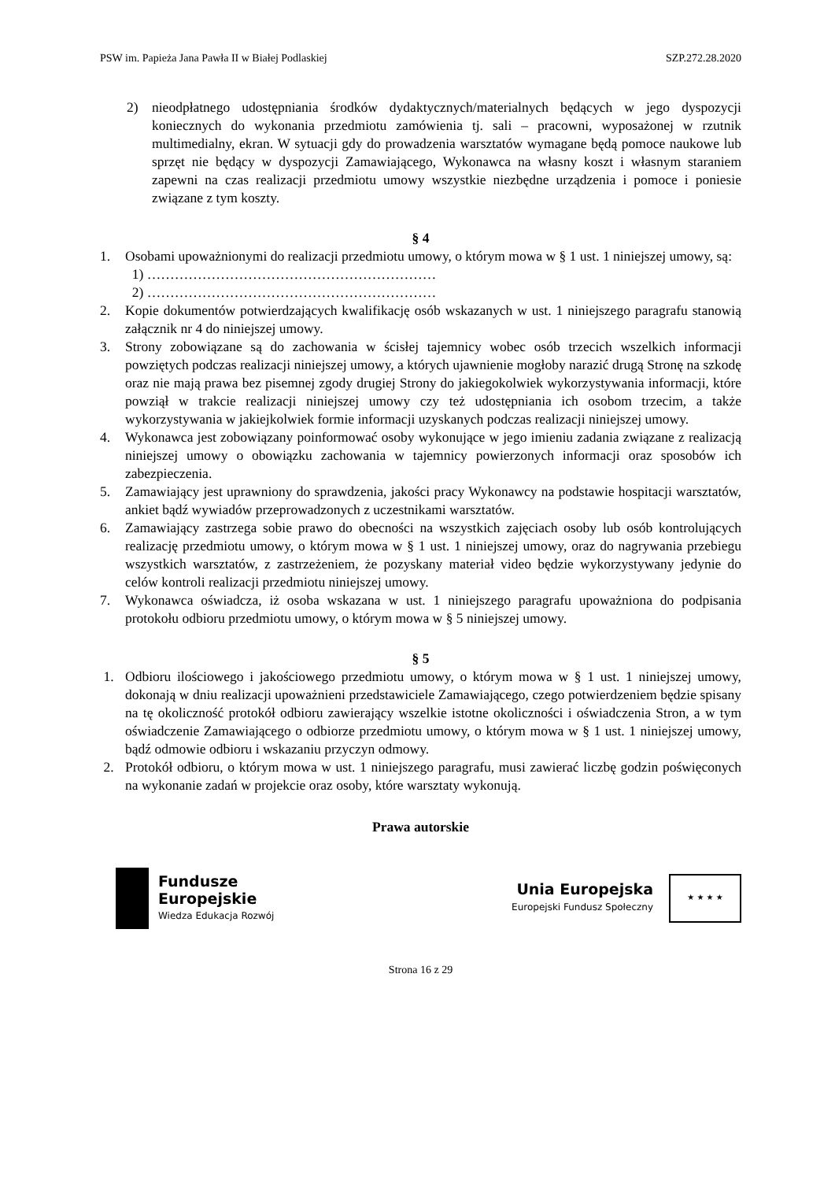PSW im. Papieża Jana Pawła II w Białej Podlaskiej SZP.272.28.2020
2) nieodpłatnego udostępniania środków dydaktycznych/materialnych będących w jego dyspozycji koniecznych do wykonania przedmiotu zamówienia tj. sali – pracowni, wyposażonej w rzutnik multimedialny, ekran. W sytuacji gdy do prowadzenia warsztatów wymagane będą pomoce naukowe lub sprzęt nie będący w dyspozycji Zamawiającego, Wykonawca na własny koszt i własnym staraniem zapewni na czas realizacji przedmiotu umowy wszystkie niezbędne urządzenia i pomoce i poniesie związane z tym koszty.
§ 4
1. Osobami upoważnionymi do realizacji przedmiotu umowy, o którym mowa w § 1 ust. 1 niniejszej umowy, są:
1) ………………………………………………………
2) ………………………………………………………
2. Kopie dokumentów potwierdzających kwalifikację osób wskazanych w ust. 1 niniejszego paragrafu stanowią załącznik nr 4 do niniejszej umowy.
3. Strony zobowiązane są do zachowania w ścisłej tajemnicy wobec osób trzecich wszelkich informacji powziętych podczas realizacji niniejszej umowy, a których ujawnienie mogłoby narazić drugą Stronę na szkodę oraz nie mają prawa bez pisemnej zgody drugiej Strony do jakiegokolwiek wykorzystywania informacji, które powziął w trakcie realizacji niniejszej umowy czy też udostępniania ich osobom trzecim, a także wykorzystywania w jakiejkolwiek formie informacji uzyskanych podczas realizacji niniejszej umowy.
4. Wykonawca jest zobowiązany poinformować osoby wykonujące w jego imieniu zadania związane z realizacją niniejszej umowy o obowiązku zachowania w tajemnicy powierzonych informacji oraz sposobów ich zabezpieczenia.
5. Zamawiający jest uprawniony do sprawdzenia, jakości pracy Wykonawcy na podstawie hospitacji warsztatów, ankiet bądź wywiadów przeprowadzonych z uczestnikami warsztatów.
6. Zamawiający zastrzega sobie prawo do obecności na wszystkich zajęciach osoby lub osób kontrolujących realizację przedmiotu umowy, o którym mowa w § 1 ust. 1 niniejszej umowy, oraz do nagrywania przebiegu wszystkich warsztatów, z zastrzeżeniem, że pozyskany materiał video będzie wykorzystywany jedynie do celów kontroli realizacji przedmiotu niniejszej umowy.
7. Wykonawca oświadcza, iż osoba wskazana w ust. 1 niniejszego paragrafu upoważniona do podpisania protokołu odbioru przedmiotu umowy, o którym mowa w § 5 niniejszej umowy.
§ 5
1. Odbioru ilościowego i jakościowego przedmiotu umowy, o którym mowa w § 1 ust. 1 niniejszej umowy, dokonają w dniu realizacji upoważnieni przedstawiciele Zamawiającego, czego potwierdzeniem będzie spisany na tę okoliczność protokół odbioru zawierający wszelkie istotne okoliczności i oświadczenia Stron, a w tym oświadczenie Zamawiającego o odbiorze przedmiotu umowy, o którym mowa w § 1 ust. 1 niniejszej umowy, bądź odmowie odbioru i wskazaniu przyczyn odmowy.
2. Protokół odbioru, o którym mowa w ust. 1 niniejszego paragrafu, musi zawierać liczbę godzin poświęconych na wykonanie zadań w projekcie oraz osoby, które warsztaty wykonują.
Prawa autorskie
Fundusze
Europejskie
Wiedza Edukacja Rozwój
Unia Europejska
Europejski Fundusz Społeczny
★ ★ ★ ★
Strona 16 z 29